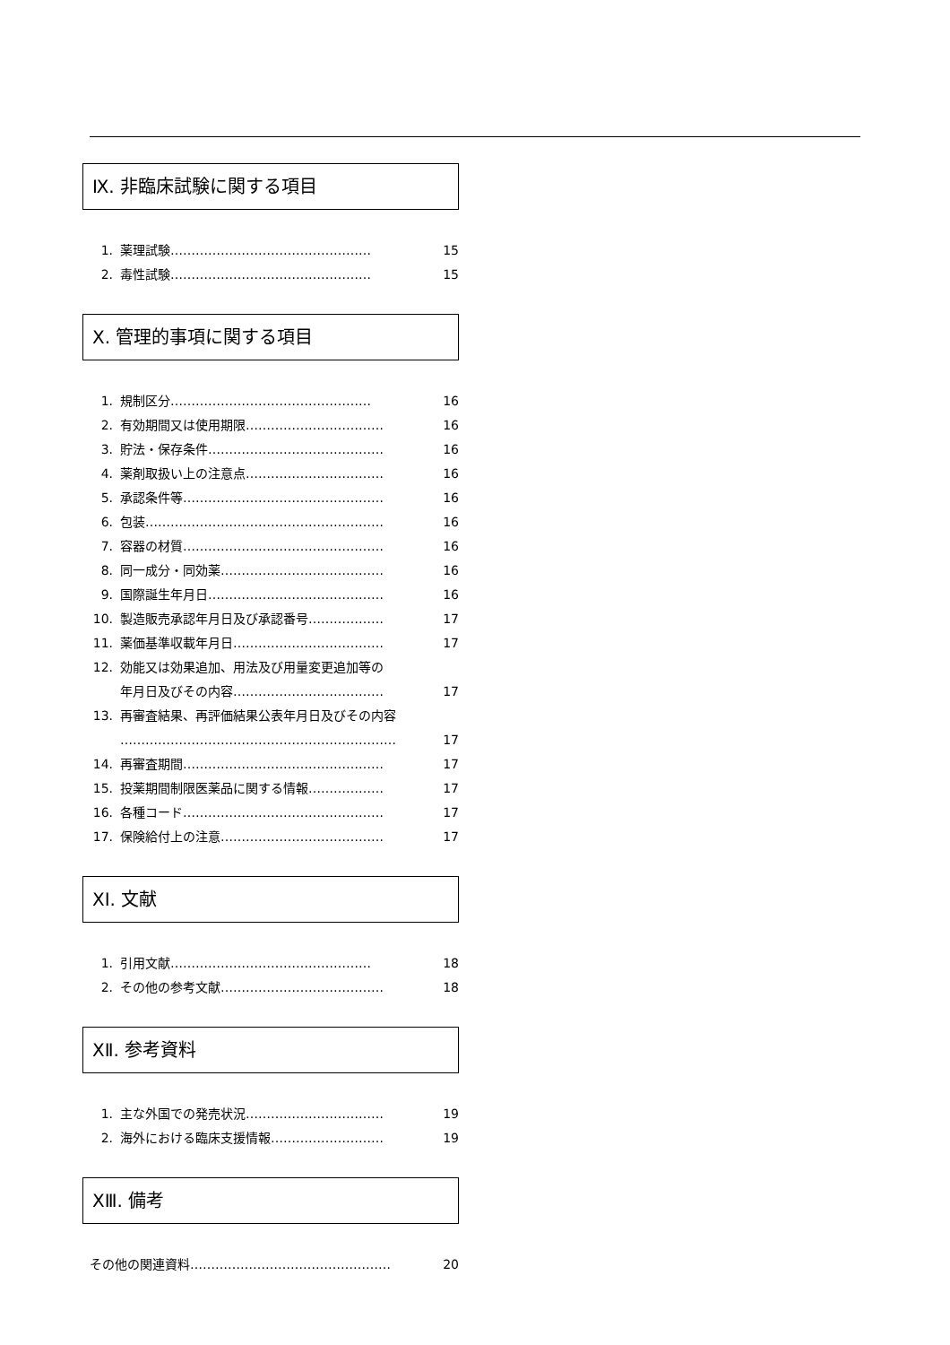Ⅸ. 非臨床試験に関する項目
1. 薬理試験………………………………………… 15
2. 毒性試験………………………………………… 15
Ⅹ. 管理的事項に関する項目
1. 規制区分………………………………………… 16
2. 有効期間又は使用期限…………………………… 16
3. 貯法・保存条件…………………………………… 16
4. 薬剤取扱い上の注意点…………………………… 16
5. 承認条件等………………………………………… 16
6. 包装………………………………………………… 16
7. 容器の材質………………………………………… 16
8. 同一成分・同効薬………………………………… 16
9. 国際誕生年月日…………………………………… 16
10. 製造販売承認年月日及び承認番号……………… 17
11. 薬価基準収載年月日……………………………… 17
12. 効能又は効果追加、用法及び用量変更追加等の
年月日及びその内容……………………………… 17
13. 再審査結果、再評価結果公表年月日及びその内容
………………………………………………………… 17
14. 再審査期間………………………………………… 17
15. 投薬期間制限医薬品に関する情報……………… 17
16. 各種コード………………………………………… 17
17. 保険給付上の注意………………………………… 17
ⅩⅠ. 文献
1. 引用文献………………………………………… 18
2. その他の参考文献………………………………… 18
ⅩⅡ. 参考資料
1. 主な外国での発売状況…………………………… 19
2. 海外における臨床支援情報……………………… 19
ⅩⅢ. 備考
その他の関連資料………………………………………… 20